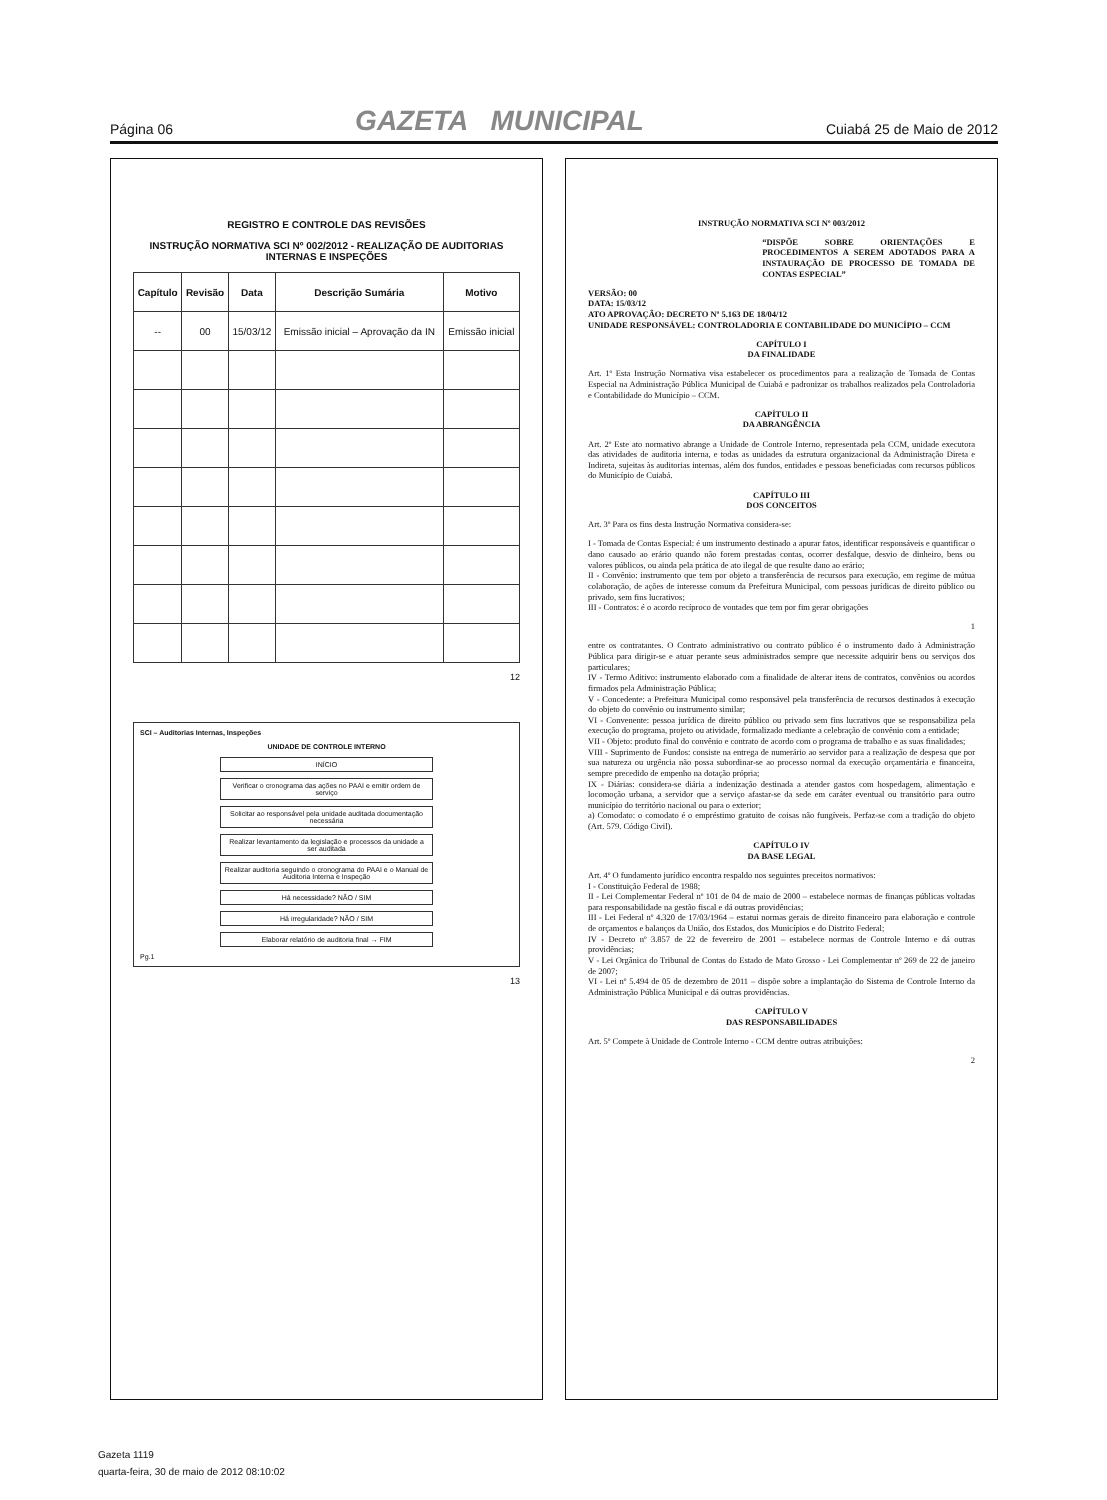Página 06 GAZETA MUNICIPAL Cuiabá 25 de Maio de 2012
REGISTRO E CONTROLE DAS REVISÕES
INSTRUÇÃO NORMATIVA SCI Nº 002/2012 - REALIZAÇÃO DE AUDITORIAS INTERNAS E INSPEÇÕES
| Capítulo | Revisão | Data | Descrição Sumária | Motivo |
| --- | --- | --- | --- | --- |
| -- | 00 | 15/03/12 | Emissão inicial – Aprovação da IN | Emissão inicial |
12
SCI – Auditorias Internas, Inspeções
UNIDADE DE CONTROLE INTERNO
INÍCIO
Verificar o cronograma das ações no PAAI e emitir ordem de serviço
Solicitar ao responsável pela unidade auditada documentação necessária
Realizar levantamento da legislação e processos da unidade a ser auditada
Realizar auditoria seguindo o cronograma do PAAI e o Manual de Auditoria Interna e Inspeção
Há necessidade? NÃO / SIM
Há irregularidade? NÃO / SIM
Elaborar relatório de auditoria final → FIM
Pg.1
13
INSTRUÇÃO NORMATIVA SCI Nº 003/2012
“DISPÕE SOBRE ORIENTAÇÕES E PROCEDIMENTOS A SEREM ADOTADOS PARA A INSTAURAÇÃO DE PROCESSO DE TOMADA DE CONTAS ESPECIAL”
VERSÃO: 00
DATA: 15/03/12
ATO APROVAÇÃO: DECRETO Nº 5.163 DE 18/04/12
UNIDADE RESPONSÁVEL: CONTROLADORIA E CONTABILIDADE DO MUNICÍPIO – CCM
CAPÍTULO I
DA FINALIDADE
Art. 1º Esta Instrução Normativa visa estabelecer os procedimentos para a realização de Tomada de Contas Especial na Administração Pública Municipal de Cuiabá e padronizar os trabalhos realizados pela Controladoria e Contabilidade do Município – CCM.
CAPÍTULO II
DA ABRANGÊNCIA
Art. 2º Este ato normativo abrange a Unidade de Controle Interno, representada pela CCM, unidade executora das atividades de auditoria interna, e todas as unidades da estrutura organizacional da Administração Direta e Indireta, sujeitas às auditorias internas, além dos fundos, entidades e pessoas beneficiadas com recursos públicos do Município de Cuiabá.
CAPÍTULO III
DOS CONCEITOS
Art. 3º Para os fins desta Instrução Normativa considera-se:
I - Tomada de Contas Especial: é um instrumento destinado a apurar fatos, identificar responsáveis e quantificar o dano causado ao erário quando não forem prestadas contas, ocorrer desfalque, desvio de dinheiro, bens ou valores públicos, ou ainda pela prática de ato ilegal de que resulte dano ao erário;
II - Convênio: instrumento que tem por objeto a transferência de recursos para execução, em regime de mútua colaboração, de ações de interesse comum da Prefeitura Municipal, com pessoas jurídicas de direito público ou privado, sem fins lucrativos;
III - Contratos: é o acordo recíproco de vontades que tem por fim gerar obrigações
1
entre os contratantes. O Contrato administrativo ou contrato público é o instrumento dado à Administração Pública para dirigir-se e atuar perante seus administrados sempre que necessite adquirir bens ou serviços dos particulares;
IV - Termo Aditivo: instrumento elaborado com a finalidade de alterar itens de contratos, convênios ou acordos firmados pela Administração Pública;
V - Concedente: a Prefeitura Municipal como responsável pela transferência de recursos destinados à execução do objeto do convênio ou instrumento similar;
VI - Convenente: pessoa jurídica de direito público ou privado sem fins lucrativos que se responsabiliza pela execução do programa, projeto ou atividade, formalizado mediante a celebração de convênio com a entidade;
VII - Objeto: produto final do convênio e contrato de acordo com o programa de trabalho e as suas finalidades;
VIII - Suprimento de Fundos: consiste na entrega de numerário ao servidor para a realização de despesa que por sua natureza ou urgência não possa subordinar-se ao processo normal da execução orçamentária e financeira, sempre precedido de empenho na dotação própria;
IX - Diárias: considera-se diária a indenização destinada a atender gastos com hospedagem, alimentação e locomoção urbana, a servidor que a serviço afastar-se da sede em caráter eventual ou transitório para outro município do território nacional ou para o exterior;
a) Comodato: o comodato é o empréstimo gratuito de coisas não fungíveis. Perfaz-se com a tradição do objeto (Art. 579. Código Civil).
CAPÍTULO IV
DA BASE LEGAL
Art. 4º O fundamento jurídico encontra respaldo nos seguintes preceitos normativos:
I - Constituição Federal de 1988;
II - Lei Complementar Federal nº 101 de 04 de maio de 2000 – estabelece normas de finanças públicas voltadas para responsabilidade na gestão fiscal e dá outras providências;
III - Lei Federal nº 4.320 de 17/03/1964 – estatui normas gerais de direito financeiro para elaboração e controle de orçamentos e balanços da União, dos Estados, dos Municípios e do Distrito Federal;
IV - Decreto nº 3.857 de 22 de fevereiro de 2001 – estabelece normas de Controle Interno e dá outras providências;
V - Lei Orgânica do Tribunal de Contas do Estado de Mato Grosso - Lei Complementar nº 269 de 22 de janeiro de 2007;
VI - Lei nº 5.494 de 05 de dezembro de 2011 – dispõe sobre a implantação do Sistema de Controle Interno da Administração Pública Municipal e dá outras providências.
CAPÍTULO V
DAS RESPONSABILIDADES
Art. 5º Compete à Unidade de Controle Interno - CCM dentre outras atribuições:
2
Gazeta 1119
quarta-feira, 30 de maio de 2012 08:10:02